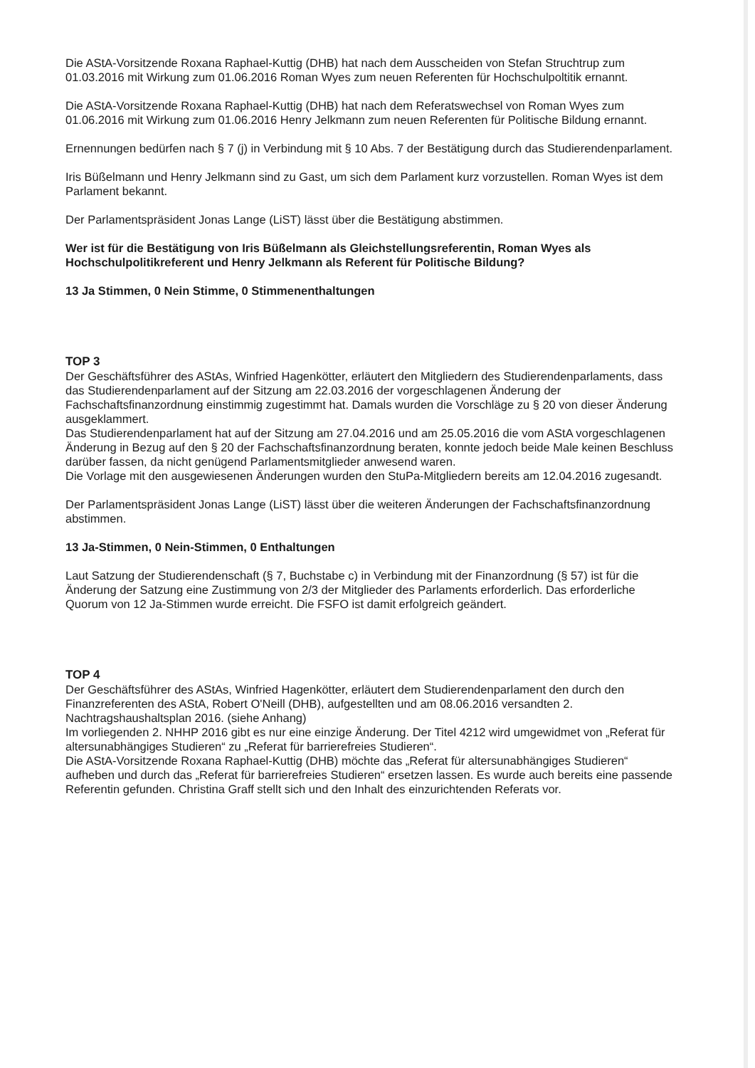Die AStA-Vorsitzende Roxana Raphael-Kuttig (DHB) hat nach dem Ausscheiden von Stefan Struchtrup zum 01.03.2016 mit Wirkung zum 01.06.2016 Roman Wyes zum neuen Referenten für Hochschulpoltitik ernannt.
Die AStA-Vorsitzende Roxana Raphael-Kuttig (DHB) hat nach dem Referatswechsel von Roman Wyes zum 01.06.2016 mit Wirkung zum 01.06.2016 Henry Jelkmann zum neuen Referenten für Politische Bildung ernannt.
Ernennungen bedürfen nach § 7 (j) in Verbindung mit § 10 Abs. 7 der Bestätigung durch das Studierendenparlament.
Iris Büßelmann und Henry Jelkmann sind zu Gast, um sich dem Parlament kurz vorzustellen. Roman Wyes ist dem Parlament bekannt.
Der Parlamentspräsident Jonas Lange (LiST) lässt über die Bestätigung abstimmen.
Wer ist für die Bestätigung von Iris Büßelmann als Gleichstellungsreferentin, Roman Wyes als Hochschulpolitikreferent und Henry Jelkmann als Referent für Politische Bildung?
13 Ja Stimmen, 0 Nein Stimme, 0 Stimmenenthaltungen
TOP 3
Der Geschäftsführer des AStAs, Winfried Hagenkötter, erläutert den Mitgliedern des Studierendenparlaments, dass das Studierendenparlament auf der Sitzung am 22.03.2016 der vorgeschlagenen Änderung der Fachschaftsfinanzordnung einstimmig zugestimmt hat. Damals wurden die Vorschläge zu § 20 von dieser Änderung ausgeklammert.
Das Studierendenparlament hat auf der Sitzung am 27.04.2016 und am 25.05.2016 die vom AStA vorgeschlagenen Änderung in Bezug auf den § 20 der Fachschaftsfinanzordnung beraten, konnte jedoch beide Male keinen Beschluss darüber fassen, da nicht genügend Parlamentsmitglieder anwesend waren.
Die Vorlage mit den ausgewiesenen Änderungen wurden den StuPa-Mitgliedern bereits am 12.04.2016 zugesandt.
Der Parlamentspräsident Jonas Lange (LiST) lässt über die weiteren Änderungen der Fachschaftsfinanzordnung abstimmen.
13 Ja-Stimmen, 0 Nein-Stimmen, 0 Enthaltungen
Laut Satzung der Studierendenschaft (§ 7, Buchstabe c) in Verbindung mit der Finanzordnung (§ 57) ist für die Änderung der Satzung eine Zustimmung von 2/3 der Mitglieder des Parlaments erforderlich. Das erforderliche Quorum von 12 Ja-Stimmen wurde erreicht. Die FSFO ist damit erfolgreich geändert.
TOP 4
Der Geschäftsführer des AStAs, Winfried Hagenkötter, erläutert dem Studierendenparlament den durch den Finanzreferenten des AStA, Robert O'Neill (DHB), aufgestellten und am 08.06.2016 versandten 2. Nachtragshaushaltsplan 2016. (siehe Anhang)
Im vorliegenden 2. NHHP 2016 gibt es nur eine einzige Änderung. Der Titel 4212 wird umgewidmet von „Referat für altersunabhängiges Studieren“ zu „Referat für barrierefreies Studieren“.
Die AStA-Vorsitzende Roxana Raphael-Kuttig (DHB) möchte das „Referat für altersunabhängiges Studieren“ aufheben und durch das „Referat für barrierefreies Studieren“ ersetzen lassen. Es wurde auch bereits eine passende Referentin gefunden. Christina Graff stellt sich und den Inhalt des einzurichtenden Referats vor.